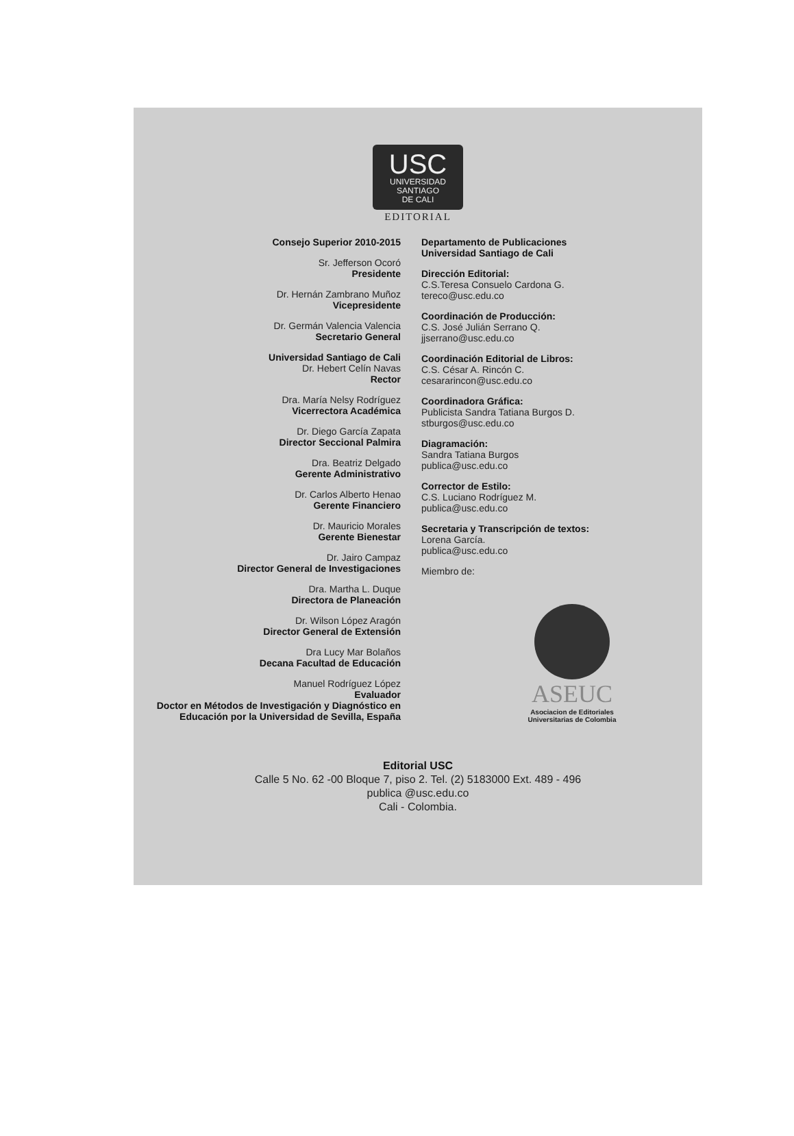USC
UNIVERSIDAD
SANTIAGO
DE CALI
EDITORIAL
Consejo Superior 2010-2015
Sr. Jefferson Ocoró
Presidente
Dr. Hernán Zambrano Muñoz
Vicepresidente
Dr. Germán Valencia Valencia
Secretario General
Universidad Santiago de Cali
Dr. Hebert Celín Navas
Rector
Dra. María Nelsy Rodríguez
Vicerrectora Académica
Dr. Diego García Zapata
Director Seccional Palmira
Dra. Beatriz Delgado
Gerente Administrativo
Dr. Carlos Alberto Henao
Gerente Financiero
Dr. Mauricio Morales
Gerente Bienestar
Dr. Jairo Campaz
Director General de Investigaciones
Dra. Martha L. Duque
Directora de Planeación
Dr. Wilson López Aragón
Director General de Extensión
Dra Lucy Mar Bolaños
Decana Facultad de Educación
Manuel Rodríguez López
Evaluador
Doctor en Métodos de Investigación y Diagnóstico en Educación por la Universidad de Sevilla, España
Departamento de Publicaciones
Universidad Santiago de Cali
Dirección Editorial:
C.S.Teresa Consuelo Cardona G.
tereco@usc.edu.co
Coordinación de Producción:
C.S. José Julián Serrano Q.
jjserrano@usc.edu.co
Coordinación Editorial de Libros:
C.S. César A. Rincón C.
cesararincon@usc.edu.co
Coordinadora Gráfica:
Publicista Sandra Tatiana Burgos D.
stburgos@usc.edu.co
Diagramación:
Sandra Tatiana Burgos
publica@usc.edu.co
Corrector de Estilo:
C.S. Luciano Rodríguez M.
publica@usc.edu.co
Secretaria y Transcripción de textos:
Lorena García.
publica@usc.edu.co
Miembro de:
ASEUC
Asociacion de Editoriales
Universitarias de Colombia
Editorial USC
Calle 5 No. 62 -00 Bloque 7, piso 2. Tel. (2) 5183000 Ext. 489 - 496
publica @usc.edu.co
Cali - Colombia.